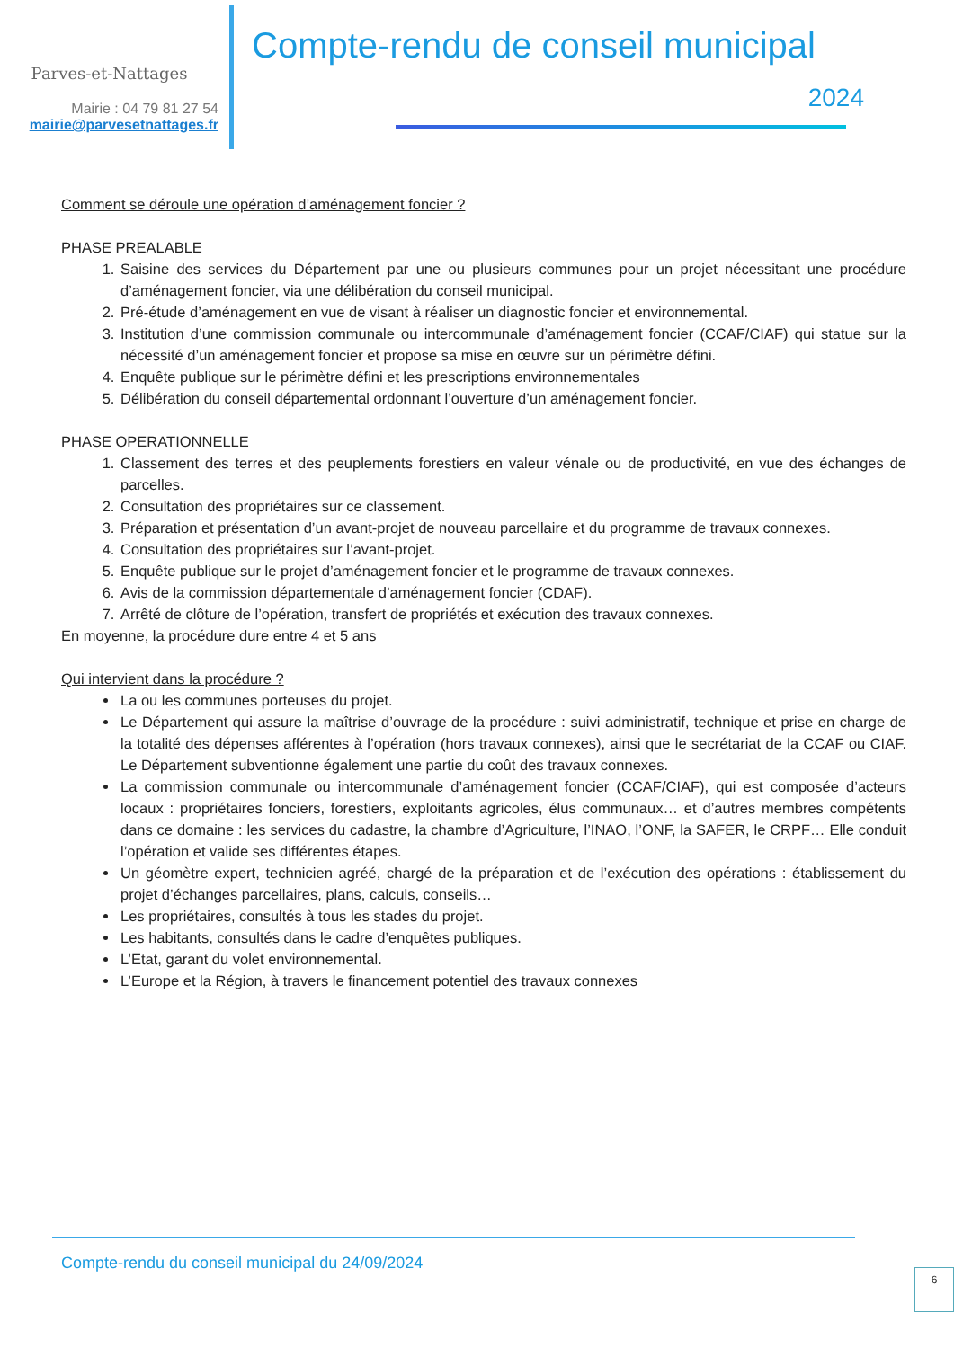Parves-et-Nattages
Mairie : 04 79 81 27 54
mairie@parvesetnattages.fr
Compte-rendu de conseil municipal
2024
Comment se déroule une opération d’aménagement foncier ?
PHASE PREALABLE
1. Saisine des services du Département par une ou plusieurs communes pour un projet nécessitant une procédure d’aménagement foncier, via une délibération du conseil municipal.
2. Pré-étude d’aménagement en vue de visant à réaliser un diagnostic foncier et environnemental.
3. Institution d’une commission communale ou intercommunale d’aménagement foncier (CCAF/CIAF) qui statue sur la nécessité d’un aménagement foncier et propose sa mise en œuvre sur un périmètre défini.
4. Enquête publique sur le périmètre défini et les prescriptions environnementales
5. Délibération du conseil départemental ordonnant l’ouverture d’un aménagement foncier.
PHASE OPERATIONNELLE
1. Classement des terres et des peuplements forestiers en valeur vénale ou de productivité, en vue des échanges de parcelles.
2. Consultation des propriétaires sur ce classement.
3. Préparation et présentation d’un avant-projet de nouveau parcellaire et du programme de travaux connexes.
4. Consultation des propriétaires sur l’avant-projet.
5. Enquête publique sur le projet d’aménagement foncier et le programme de travaux connexes.
6. Avis de la commission départementale d’aménagement foncier (CDAF).
7. Arrêté de clôture de l’opération, transfert de propriétés et exécution des travaux connexes.
En moyenne, la procédure dure entre 4 et 5 ans
Qui intervient dans la procédure ?
La ou les communes porteuses du projet.
Le Département qui assure la maîtrise d’ouvrage de la procédure : suivi administratif, technique et prise en charge de la totalité des dépenses afférentes à l’opération (hors travaux connexes), ainsi que le secrétariat de la CCAF ou CIAF. Le Département subventionne également une partie du coût des travaux connexes.
La commission communale ou intercommunale d’aménagement foncier (CCAF/CIAF), qui est composée d’acteurs locaux : propriétaires fonciers, forestiers, exploitants agricoles, élus communaux… et d’autres membres compétents dans ce domaine : les services du cadastre, la chambre d’Agriculture, l’INAO, l’ONF, la SAFER, le CRPF… Elle conduit l’opération et valide ses différentes étapes.
Un géomètre expert, technicien agréé, chargé de la préparation et de l’exécution des opérations : établissement du projet d’échanges parcellaires, plans, calculs, conseils…
Les propriétaires, consultés à tous les stades du projet.
Les habitants, consultés dans le cadre d’enquêtes publiques.
L’Etat, garant du volet environnemental.
L’Europe et la Région, à travers le financement potentiel des travaux connexes
Compte-rendu du conseil municipal du 24/09/2024
6